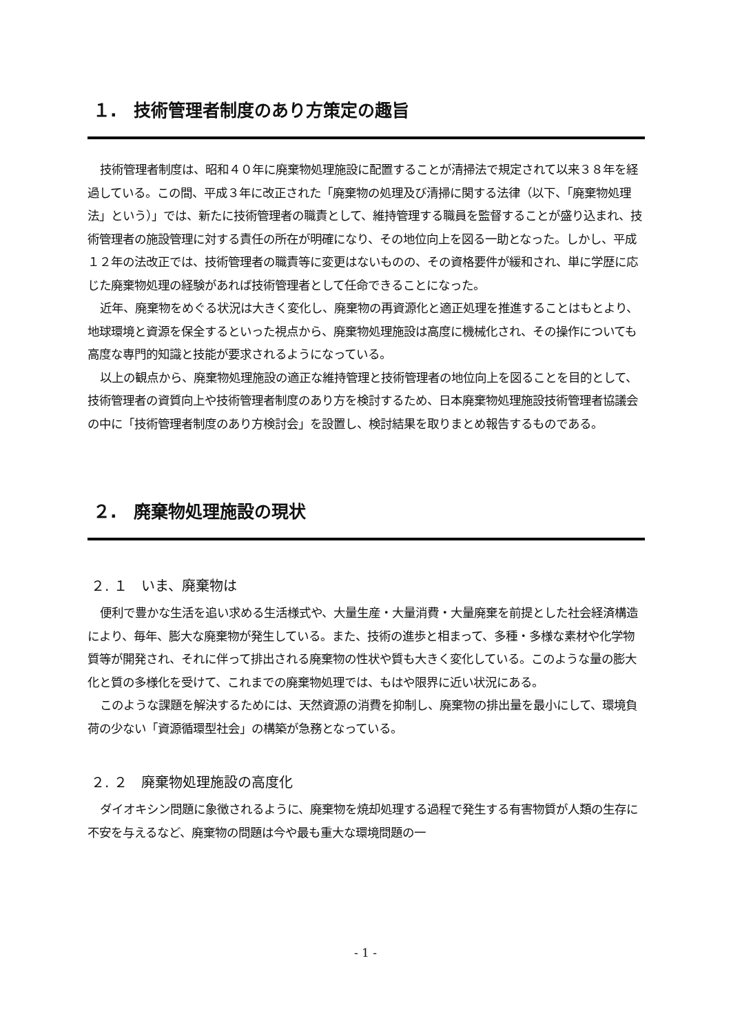１.　技術管理者制度のあり方策定の趣旨
技術管理者制度は、昭和４０年に廃棄物処理施設に配置することが清掃法で規定されて以来３８年を経過している。この間、平成３年に改正された「廃棄物の処理及び清掃に関する法律（以下、「廃棄物処理法」という）」では、新たに技術管理者の職責として、維持管理する職員を監督することが盛り込まれ、技術管理者の施設管理に対する責任の所在が明確になり、その地位向上を図る一助となった。しかし、平成１２年の法改正では、技術管理者の職責等に変更はないものの、その資格要件が緩和され、単に学歴に応じた廃棄物処理の経験があれば技術管理者として任命できることになった。
近年、廃棄物をめぐる状況は大きく変化し、廃棄物の再資源化と適正処理を推進することはもとより、地球環境と資源を保全するといった視点から、廃棄物処理施設は高度に機械化され、その操作についても高度な専門的知識と技能が要求されるようになっている。
以上の観点から、廃棄物処理施設の適正な維持管理と技術管理者の地位向上を図ることを目的として、技術管理者の資質向上や技術管理者制度のあり方を検討するため、日本廃棄物処理施設技術管理者協議会の中に「技術管理者制度のあり方検討会」を設置し、検討結果を取りまとめ報告するものである。
２.　廃棄物処理施設の現状
２. １　いま、廃棄物は
便利で豊かな生活を追い求める生活様式や、大量生産・大量消費・大量廃棄を前提とした社会経済構造により、毎年、膨大な廃棄物が発生している。また、技術の進歩と相まって、多種・多様な素材や化学物質等が開発され、それに伴って排出される廃棄物の性状や質も大きく変化している。このような量の膨大化と質の多様化を受けて、これまでの廃棄物処理では、もはや限界に近い状況にある。
このような課題を解決するためには、天然資源の消費を抑制し、廃棄物の排出量を最小にして、環境負荷の少ない「資源循環型社会」の構築が急務となっている。
２. ２　廃棄物処理施設の高度化
ダイオキシン問題に象徴されるように、廃棄物を焼却処理する過程で発生する有害物質が人類の生存に不安を与えるなど、廃棄物の問題は今や最も重大な環境問題の一
- 1 -